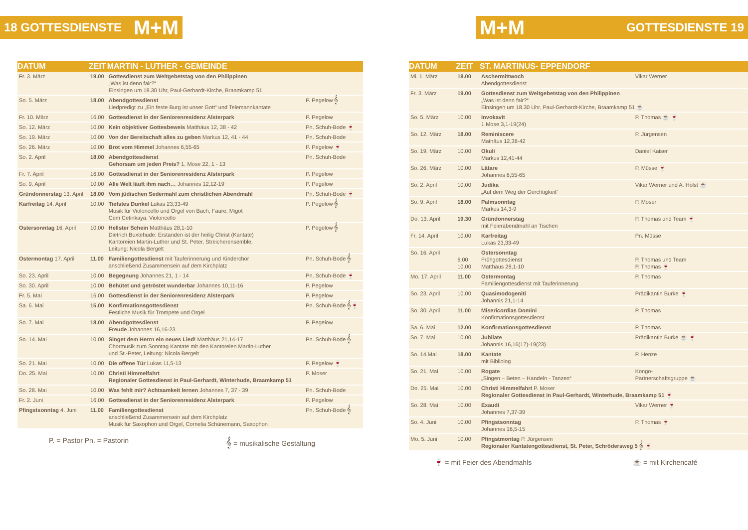18 GOTTESDIENSTE M+M
| DATUM | ZEIT | MARTIN - LUTHER - GEMEINDE | |
| --- | --- | --- | --- |
| Fr. 3. März | 19.00 | Gottesdienst zum Weltgebetstag von den Philippinen „Was ist denn fair?“ Einsingen um 18.30 Uhr, Paul-Gerhardt-Kirche, Braamkamp 51 | |
| So. 5. März | 18.00 | Abendgottesdienst Liedpredigt zu „Ein feste Burg ist unser Gott“ und Telemannkantate | P. Pegelow 𝄞 |
| Fr. 10. März | 16.00 | Gottesdienst in der Seniorenresidenz Alsterpark | P. Pegelow |
| So. 12. März | 10.00 | Kein objektiver Gottesbeweis Matthäus 12, 38 - 42 | Pn. Schuh-Bode 🍷 |
| So. 19. März | 10.00 | Von der Bereitschaft alles zu geben Markus 12, 41 - 44 | Pn. Schuh-Bode |
| So. 26. März | 10.00 | Brot vom Himmel Johannes 6,55-65 | P. Pegelow 🍷 |
| So. 2. April | 18.00 | Abendgottesdienst Gehorsam um jeden Preis? 1. Mose 22, 1 - 13 | Pn. Schuh-Bode |
| Fr. 7. April | 16.00 | Gottesdienst in der Seniorenresidenz Alsterpark | P. Pegelow |
| So. 9. April | 10.00 | Alle Welt läuft ihm nach… Johannes 12,12-19 | P. Pegelow |
| Gründonnerstag 13. April | 18.00 | Vom jüdischen Sedermahl zum christlichen Abendmahl | Pn. Schuh-Bode 🍷 |
| Karfreitag 14. April | 10.00 | Tiefstes Dunkel Lukas 23,33-49 Musik für Violoncello und Orgel von Bach, Faure, Migot Cem Cetinkaya, Violoncello | P. Pegelow 𝄞 |
| Ostersonntag 16. April | 10.00 | Hellster Schein Matthäus 28,1-10 Dietrich Buxtehude: Erstanden ist der heilig Christ (Kantate) Kantoreien Martin-Luther und St. Peter, Streicherensemble, Leitung: Nicola Bergelt | P. Pegelow 𝄞 |
| Ostermontag 17. April | 11.00 | Familiengottesdienst mit Tauferinnerung und Kinderchor anschließend Zusammensein auf dem Kirchplatz | Pn. Schuh-Bode 𝄞 |
| So. 23. April | 10.00 | Begegnung Johannes 21, 1 - 14 | Pn. Schuh-Bode 🍷 |
| So. 30. April | 10.00 | Behütet und getröstet wunderbar Johannes 10,11-16 | P. Pegelow |
| Fr. 5. Mai | 16.00 | Gottesdienst in der Seniorenresidenz Alsterpark | P. Pegelow |
| Sa. 6. Mai | 15.00 | Konfirmationsgottesdienst Festliche Musik für Trompete und Orgel | Pn. Schuh-Bode 𝄞🍷 |
| So. 7. Mai | 18.00 | Abendgottesdienst Freude Johannes 16,16-23 | P. Pegelow |
| So. 14. Mai | 10.00 | Singet dem Herrn ein neues Lied! Matthäus 21,14-17 Chormusik zum Sonntag Kantate mit den Kantoreien Martin-Luther und St.-Peter, Leitung: Nicola Bergelt | Pn. Schuh-Bode 𝄞 |
| So. 21. Mai | 10.00 | Die offene Tür Lukas 11,5-13 | P. Pegelow 🍷 |
| Do. 25. Mai | 10.00 | Christi Himmelfahrt Regionaler Gottesdienst in Paul-Gerhardt, Winterhude, Braamkamp 51 | P. Moser |
| So. 28. Mai | 10.00 | Was fehlt mir? Achtsamkeit lernen Johannes 7, 37 - 39 | Pn. Schuh-Bode |
| Fr. 2. Juni | 16.00 | Gottesdienst in der Seniorenresidenz Alsterpark | P. Pegelow |
| Pfingstsonntag 4. Juni | 11.00 | Familiengottesdienst anschließend Zusammensein auf dem Kirchplatz Musik für Saxophon und Orgel, Cornelia Schünemann, Saxophon | Pn. Schuh-Bode 𝄞 |
P. = Pastor Pn. = Pastorin 𝄞 = musikalische Gestaltung
M+M GOTTESDIENSTE 19
| DATUM | ZEIT | ST. MARTINUS- EPPENDORF | |
| --- | --- | --- | --- |
| Mi. 1. März | 18.00 | Aschermittwoch Abendgottesdienst | Vikar Werner |
| Fr. 3. März | 19.00 | Gottesdienst zum Weltgebetstag von den Philippinen „Was ist denn fair?“ Einsingen um 18.30 Uhr, Paul-Gerhardt-Kirche, Braamkamp 51 ☕ | |
| So. 5. März | 10.00 | Invokavit 1 Mose 3,1-19(24) | P. Thomas ☕ 🍷 |
| So. 12. März | 18.00 | Reminiscere Mathäus 12,38-42 | P. Jürgensen |
| So. 19. März | 10.00 | Okuli Markus 12,41-44 | Daniel Kaiser |
| So. 26. März | 10.00 | Lätare Johannes 6,55-65 | P. Müsse 🍷 |
| So. 2. April | 10.00 | Judika „Auf dem Weg der Gerchtigkeit“ | Vikar Werner und A. Holst ☕ |
| So. 9. April | 18.00 | Palmsonntag Markus 14,3-9 | P. Moser |
| Do. 13. April | 19.30 | Gründonnerstag mit Feierabendmahl an Tischen | P. Thomas und Team 🍷 |
| Fr. 14. April | 10.00 | Karfreitag Lukas 23,33-49 | Pn. Müsse |
| So. 16. April | 6.00 10.00 | Ostersonntag Frühgottesdienst Matthäus 28,1-10 | P. Thomas und Team P. Thomas 🍷 |
| Mo. 17. April | 11.00 | Ostermontag Familiengottesdienst mit Tauferinnerung | P. Thomas |
| So. 23. April | 10.00 | Quasimodogeniti Johannis 21,1-14 | Prädikantin Burke 🍷 |
| So. 30. April | 11.00 | Misericordias Domini Konfirmationsgottesdienst | P. Thomas |
| Sa. 6. Mai | 12.00 | Konfirmationsgottesdienst | P. Thomas |
| So. 7. Mai | 10.00 | Jubilate Johannis 16,16(17)-19(23) | Prädikantin Burke ☕ 🍷 |
| So. 14.Mai | 18.00 | Kantate mit Bibliolog | P. Henze |
| So. 21. Mai | 10.00 | Rogate „Singen – Beten – Handeln - Tanzen“ | Kongo- Partnerschaftsgruppe ☕ |
| Do. 25. Mai | 10.00 | Christi Himmelfahrt P. Moser Regionaler Gottesdienst in Paul-Gerhardt, Winterhude, Braamkamp 51 🍷 | |
| So. 28. Mai | 10.00 | Exaudi Johannes 7,37-39 | Vikar Werner 🍷 |
| So. 4. Juni | 10.00 | Pfingstsonntag Johannes 16,5-15 | P. Thomas 🍷 |
| Mo. 5. Juni | 10.00 | Pfingstmontag P. Jürgensen Regionaler Kantatengottesdienst, St. Peter, Schrödersweg 5 𝄞 🍷 | |
🍷 = mit Feier des Abendmahls ☕ = mit Kirchencafé